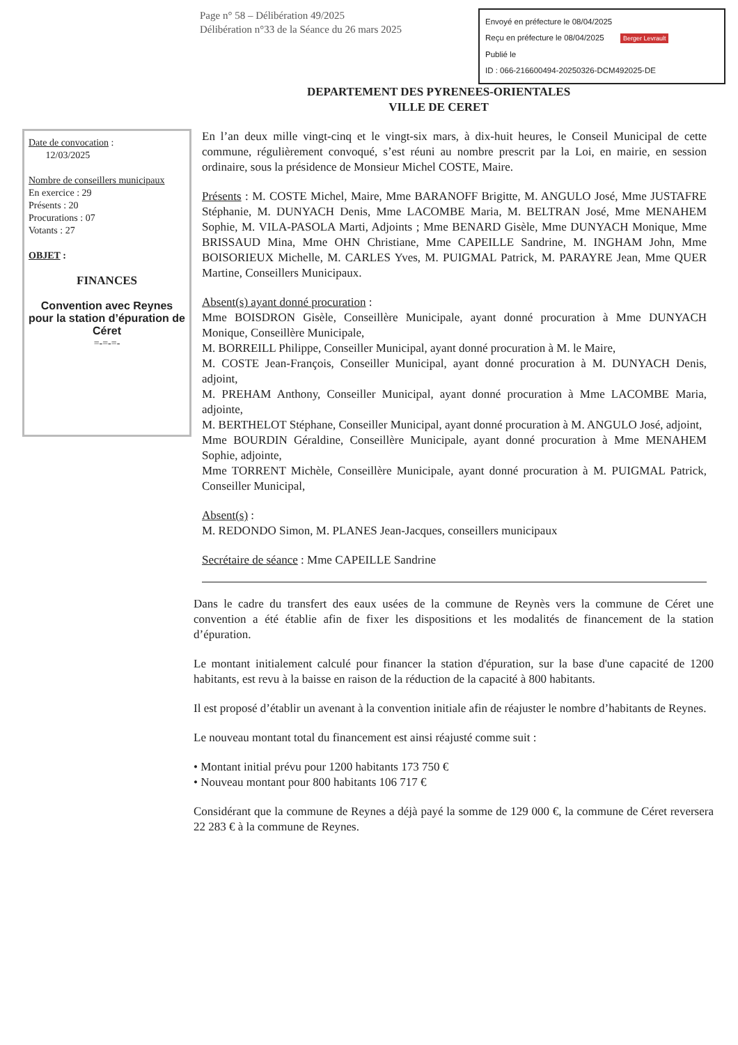Page n° 58 – Délibération 49/2025
Délibération n°33 de la Séance du 26 mars 2025
Envoyé en préfecture le 08/04/2025
Reçu en préfecture le 08/04/2025 Berger Levrault
Publié le
ID : 066-216600494-20250326-DCM492025-DE
DEPARTEMENT DES PYRENEES-ORIENTALES
VILLE DE CERET
Date de convocation :
12/03/2025
Nombre de conseillers municipaux
En exercice : 29
Présents : 20
Procurations : 07
Votants : 27
OBJET :
FINANCES
Convention avec Reynes pour la station d’épuration de Céret
=-=-=-
En l’an deux mille vingt-cinq et le vingt-six mars, à dix-huit heures, le Conseil Municipal de cette commune, régulièrement convoqué, s’est réuni au nombre prescrit par la Loi, en mairie, en session ordinaire, sous la présidence de Monsieur Michel COSTE, Maire.
Présents : M. COSTE Michel, Maire, Mme BARANOFF Brigitte, M. ANGULO José, Mme JUSTAFRE Stéphanie, M. DUNYACH Denis, Mme LACOMBE Maria, M. BELTRAN José, Mme MENAHEM Sophie, M. VILA-PASOLA Marti, Adjoints ; Mme BENARD Gisèle, Mme DUNYACH Monique, Mme BRISSAUD Mina, Mme OHN Christiane, Mme CAPEILLE Sandrine, M. INGHAM John, Mme BOISORIEUX Michelle, M. CARLES Yves, M. PUIGMAL Patrick, M. PARAYRE Jean, Mme QUER Martine, Conseillers Municipaux.
Absent(s) ayant donné procuration :
Mme BOISDRON Gisèle, Conseillère Municipale, ayant donné procuration à Mme DUNYACH Monique, Conseillère Municipale,
M. BORREILL Philippe, Conseiller Municipal, ayant donné procuration à M. le Maire,
M. COSTE Jean-François, Conseiller Municipal, ayant donné procuration à M. DUNYACH Denis, adjoint,
M. PREHAM Anthony, Conseiller Municipal, ayant donné procuration à Mme LACOMBE Maria, adjointe,
M. BERTHELOT Stéphane, Conseiller Municipal, ayant donné procuration à M. ANGULO José, adjoint,
Mme BOURDIN Géraldine, Conseillère Municipale, ayant donné procuration à Mme MENAHEM Sophie, adjointe,
Mme TORRENT Michèle, Conseillère Municipale, ayant donné procuration à M. PUIGMAL Patrick, Conseiller Municipal,
Absent(s) :
M. REDONDO Simon, M. PLANES Jean-Jacques, conseillers municipaux
Secrétaire de séance : Mme CAPEILLE Sandrine
Dans le cadre du transfert des eaux usées de la commune de Reynès vers la commune de Céret une convention a été établie afin de fixer les dispositions et les modalités de financement de la station d’épuration.
Le montant initialement calculé pour financer la station d'épuration, sur la base d'une capacité de 1200 habitants, est revu à la baisse en raison de la réduction de la capacité à 800 habitants.
Il est proposé d’établir un avenant à la convention initiale afin de réajuster le nombre d’habitants de Reynes.
Le nouveau montant total du financement est ainsi réajusté comme suit :
• Montant initial prévu pour 1200 habitants 173 750 €
• Nouveau montant pour 800 habitants 106 717 €
Considérant que la commune de Reynes a déjà payé la somme de 129 000 €, la commune de Céret reversera 22 283 € à la commune de Reynes.